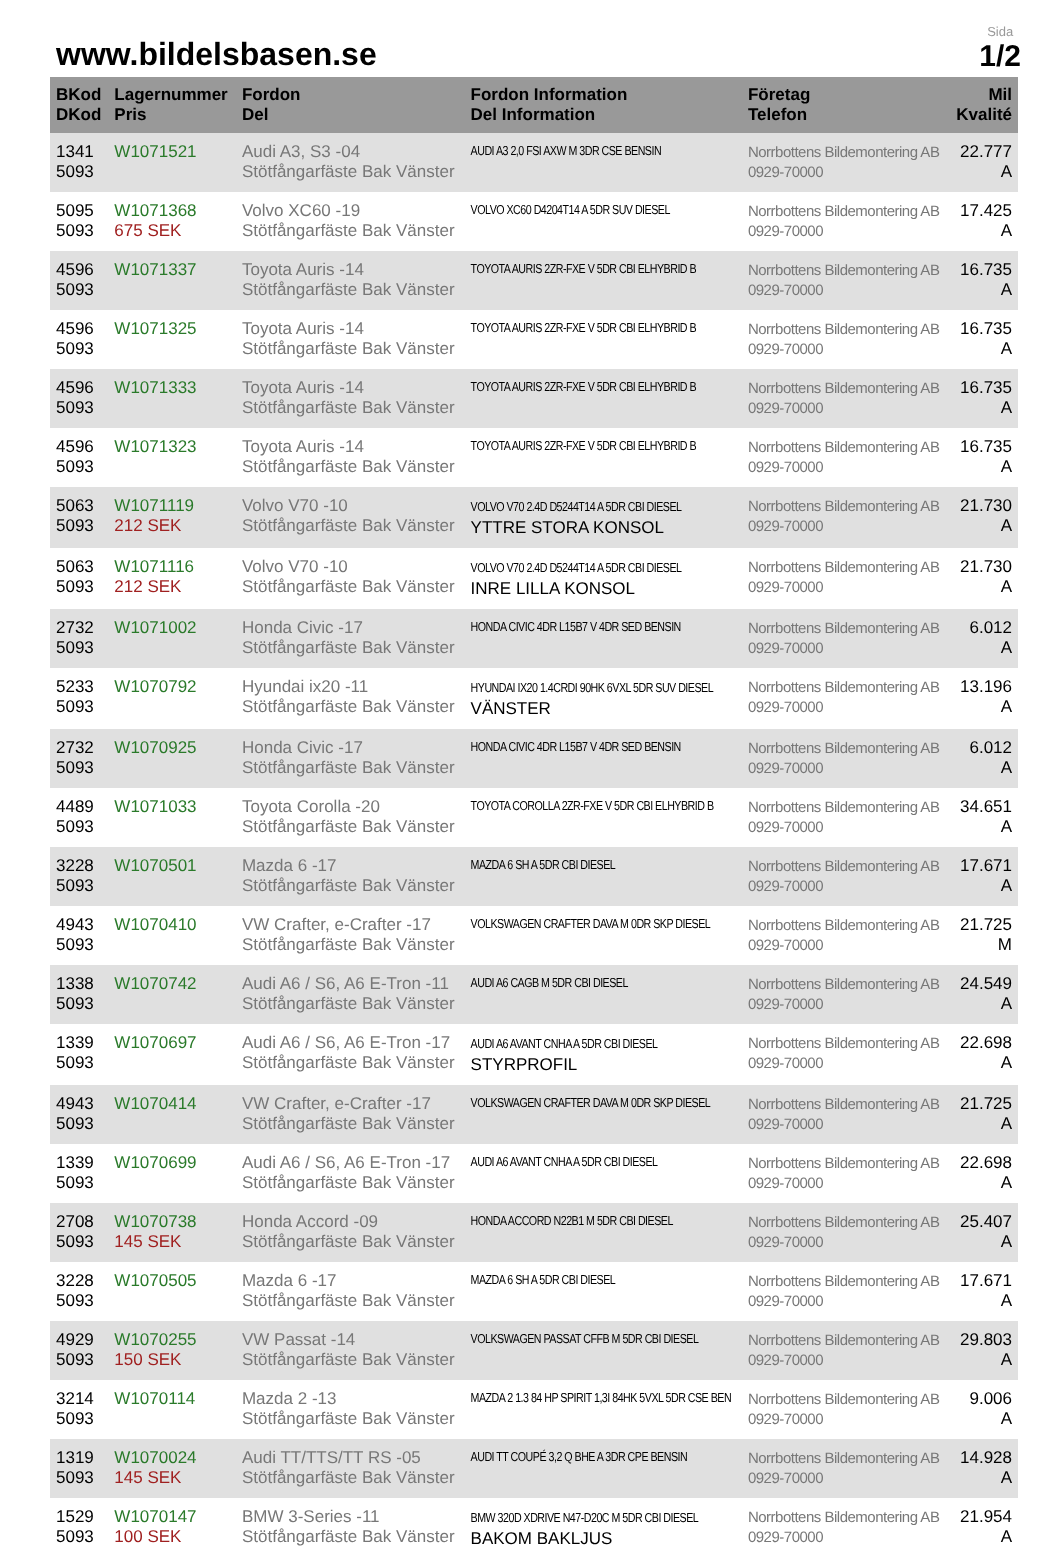www.bildelsbasen.se
Sida
1/2
| BKod DKod | Lagernummer Pris | Fordon Del | Fordon Information Del Information | Företag Telefon | Mil Kvalité |
| --- | --- | --- | --- | --- | --- |
| 1341 5093 | W1071521 | Audi A3, S3 -04 Stötfångarfäste Bak Vänster | AUDI A3 2,0 FSI AXW M 3DR CSE BENSIN | Norrbottens Bildemontering AB 0929-70000 | 22.777 A |
| 5095 5093 | W1071368 675 SEK | Volvo XC60 -19 Stötfångarfäste Bak Vänster | VOLVO XC60 D4204T14 A 5DR SUV DIESEL | Norrbottens Bildemontering AB 0929-70000 | 17.425 A |
| 4596 5093 | W1071337 | Toyota Auris -14 Stötfångarfäste Bak Vänster | TOYOTA AURIS 2ZR-FXE V 5DR CBI ELHYBRID B | Norrbottens Bildemontering AB 0929-70000 | 16.735 A |
| 4596 5093 | W1071325 | Toyota Auris -14 Stötfångarfäste Bak Vänster | TOYOTA AURIS 2ZR-FXE V 5DR CBI ELHYBRID B | Norrbottens Bildemontering AB 0929-70000 | 16.735 A |
| 4596 5093 | W1071333 | Toyota Auris -14 Stötfångarfäste Bak Vänster | TOYOTA AURIS 2ZR-FXE V 5DR CBI ELHYBRID B | Norrbottens Bildemontering AB 0929-70000 | 16.735 A |
| 4596 5093 | W1071323 | Toyota Auris -14 Stötfångarfäste Bak Vänster | TOYOTA AURIS 2ZR-FXE V 5DR CBI ELHYBRID B | Norrbottens Bildemontering AB 0929-70000 | 16.735 A |
| 5063 5093 | W1071119 212 SEK | Volvo V70 -10 Stötfångarfäste Bak Vänster | VOLVO V70 2.4D D5244T14 A 5DR CBI DIESEL YTTRE STORA KONSOL | Norrbottens Bildemontering AB 0929-70000 | 21.730 A |
| 5063 5093 | W1071116 212 SEK | Volvo V70 -10 Stötfångarfäste Bak Vänster | VOLVO V70 2.4D D5244T14 A 5DR CBI DIESEL INRE LILLA KONSOL | Norrbottens Bildemontering AB 0929-70000 | 21.730 A |
| 2732 5093 | W1071002 | Honda Civic -17 Stötfångarfäste Bak Vänster | HONDA CIVIC 4DR L15B7 V 4DR SED BENSIN | Norrbottens Bildemontering AB 0929-70000 | 6.012 A |
| 5233 5093 | W1070792 | Hyundai ix20 -11 Stötfångarfäste Bak Vänster | HYUNDAI IX20 1.4CRDI 90HK 6VXL 5DR SUV DIESEL VÄNSTER | Norrbottens Bildemontering AB 0929-70000 | 13.196 A |
| 2732 5093 | W1070925 | Honda Civic -17 Stötfångarfäste Bak Vänster | HONDA CIVIC 4DR L15B7 V 4DR SED BENSIN | Norrbottens Bildemontering AB 0929-70000 | 6.012 A |
| 4489 5093 | W1071033 | Toyota Corolla -20 Stötfångarfäste Bak Vänster | TOYOTA COROLLA 2ZR-FXE V 5DR CBI ELHYBRID B | Norrbottens Bildemontering AB 0929-70000 | 34.651 A |
| 3228 5093 | W1070501 | Mazda 6 -17 Stötfångarfäste Bak Vänster | MAZDA 6 SH A 5DR CBI DIESEL | Norrbottens Bildemontering AB 0929-70000 | 17.671 A |
| 4943 5093 | W1070410 | VW Crafter, e-Crafter -17 Stötfångarfäste Bak Vänster | VOLKSWAGEN CRAFTER DAVA M 0DR SKP DIESEL | Norrbottens Bildemontering AB 0929-70000 | 21.725 M |
| 1338 5093 | W1070742 | Audi A6 / S6, A6 E-Tron -11 Stötfångarfäste Bak Vänster | AUDI A6 CAGB M 5DR CBI DIESEL | Norrbottens Bildemontering AB 0929-70000 | 24.549 A |
| 1339 5093 | W1070697 | Audi A6 / S6, A6 E-Tron -17 Stötfångarfäste Bak Vänster | AUDI A6 AVANT CNHA A 5DR CBI DIESEL STYRPROFIL | Norrbottens Bildemontering AB 0929-70000 | 22.698 A |
| 4943 5093 | W1070414 | VW Crafter, e-Crafter -17 Stötfångarfäste Bak Vänster | VOLKSWAGEN CRAFTER DAVA M 0DR SKP DIESEL | Norrbottens Bildemontering AB 0929-70000 | 21.725 A |
| 1339 5093 | W1070699 | Audi A6 / S6, A6 E-Tron -17 Stötfångarfäste Bak Vänster | AUDI A6 AVANT CNHA A 5DR CBI DIESEL | Norrbottens Bildemontering AB 0929-70000 | 22.698 A |
| 2708 5093 | W1070738 145 SEK | Honda Accord -09 Stötfångarfäste Bak Vänster | HONDA ACCORD N22B1 M 5DR CBI DIESEL | Norrbottens Bildemontering AB 0929-70000 | 25.407 A |
| 3228 5093 | W1070505 | Mazda 6 -17 Stötfångarfäste Bak Vänster | MAZDA 6 SH A 5DR CBI DIESEL | Norrbottens Bildemontering AB 0929-70000 | 17.671 A |
| 4929 5093 | W1070255 150 SEK | VW Passat -14 Stötfångarfäste Bak Vänster | VOLKSWAGEN PASSAT CFFB M 5DR CBI DIESEL | Norrbottens Bildemontering AB 0929-70000 | 29.803 A |
| 3214 5093 | W1070114 | Mazda 2 -13 Stötfångarfäste Bak Vänster | MAZDA 2 1.3 84 HP SPIRIT 1,3I 84HK 5VXL 5DR CSE BEN | Norrbottens Bildemontering AB 0929-70000 | 9.006 A |
| 1319 5093 | W1070024 145 SEK | Audi TT/TTS/TT RS -05 Stötfångarfäste Bak Vänster | AUDI TT COUPÉ 3,2 Q BHE A 3DR CPE BENSIN | Norrbottens Bildemontering AB 0929-70000 | 14.928 A |
| 1529 5093 | W1070147 100 SEK | BMW 3-Series -11 Stötfångarfäste Bak Vänster | BMW 320D XDRIVE N47-D20C M 5DR CBI DIESEL BAKOM BAKLJUS | Norrbottens Bildemontering AB 0929-70000 | 21.954 A |